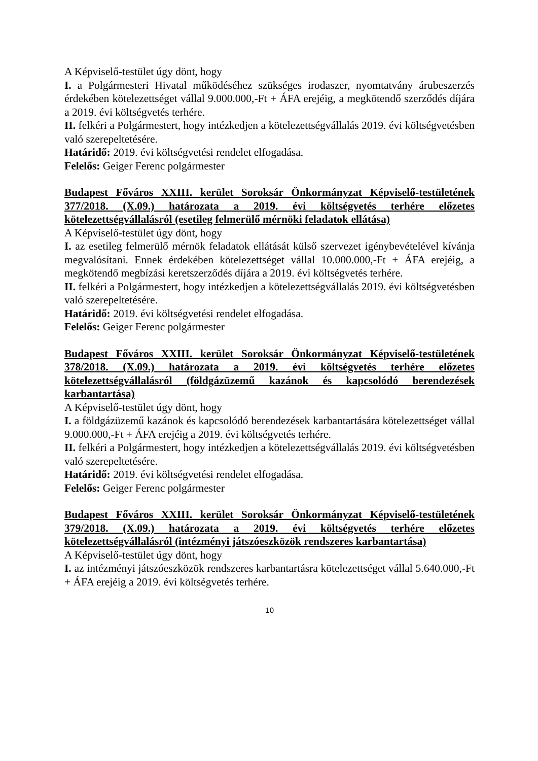A Képviselő-testület úgy dönt, hogy
I. a Polgármesteri Hivatal működéséhez szükséges irodaszer, nyomtatvány árubeszerzés érdekében kötelezettséget vállal 9.000.000,-Ft + ÁFA erejéig, a megkötendő szerződés díjára a 2019. évi költségvetés terhére.
II. felkéri a Polgármestert, hogy intézkedjen a kötelezettségvállalás 2019. évi költségvetésben való szerepeltetésére.
Határidő: 2019. évi költségvetési rendelet elfogadása.
Felelős: Geiger Ferenc polgármester
Budapest Főváros XXIII. kerület Soroksár Önkormányzat Képviselő-testületének 377/2018. (X.09.) határozata a 2019. évi költségvetés terhére előzetes kötelezettségvállalásról (esetileg felmerülő mérnöki feladatok ellátása)
A Képviselő-testület úgy dönt, hogy
I. az esetileg felmerülő mérnök feladatok ellátását külső szervezet igénybevételével kívánja megvalósítani. Ennek érdekében kötelezettséget vállal 10.000.000,-Ft + ÁFA erejéig, a megkötendő megbízási keretszerződés díjára a 2019. évi költségvetés terhére.
II. felkéri a Polgármestert, hogy intézkedjen a kötelezettségvállalás 2019. évi költségvetésben való szerepeltetésére.
Határidő: 2019. évi költségvetési rendelet elfogadása.
Felelős: Geiger Ferenc polgármester
Budapest Főváros XXIII. kerület Soroksár Önkormányzat Képviselő-testületének 378/2018. (X.09.) határozata a 2019. évi költségvetés terhére előzetes kötelezettségvállalásról (földgázüzemű kazánok és kapcsolódó berendezések karbantartása)
A Képviselő-testület úgy dönt, hogy
I. a földgázüzemű kazánok és kapcsolódó berendezések karbantartására kötelezettséget vállal 9.000.000,-Ft + ÁFA erejéig a 2019. évi költségvetés terhére.
II. felkéri a Polgármestert, hogy intézkedjen a kötelezettségvállalás 2019. évi költségvetésben való szerepeltetésére.
Határidő: 2019. évi költségvetési rendelet elfogadása.
Felelős: Geiger Ferenc polgármester
Budapest Főváros XXIII. kerület Soroksár Önkormányzat Képviselő-testületének 379/2018. (X.09.) határozata a 2019. évi költségvetés terhére előzetes kötelezettségvállalásról (intézményi játszóeszközök rendszeres karbantartása)
A Képviselő-testület úgy dönt, hogy
I. az intézményi játszóeszközök rendszeres karbantartásra kötelezettséget vállal 5.640.000,-Ft + ÁFA erejéig a 2019. évi költségvetés terhére.
10